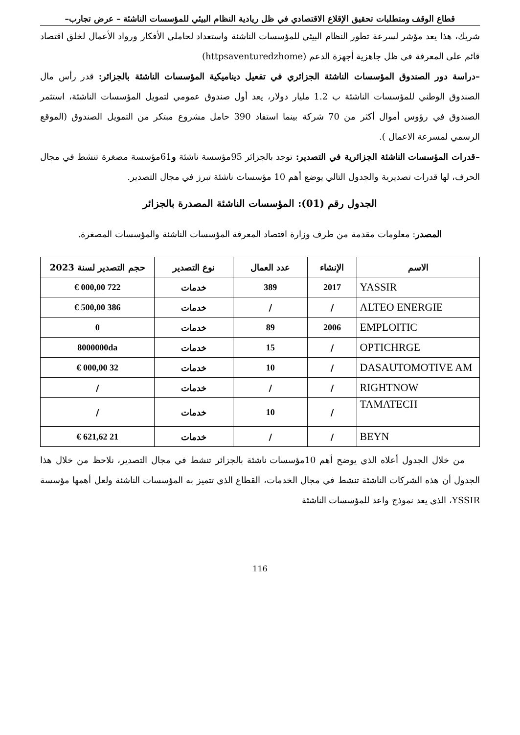قطاع الوقف ومتطلبات تحقيق الإقلاع الاقتصادي في ظل ريادية النظام البيئي للمؤسسات الناشئة – عرض تجارب–
شريك، هذا يعد مؤشر لسرعة تطور النظام البيئي للمؤسسات الناشئة واستعداد لحاملي الأفكار ورواد الأعمال لخلق اقتصاد قائم على المعرفة في ظل جاهزية أجهزة الدعم (httpsaventuredzhome)
–دراسة دور الصندوق المؤسسات الناشئة الجزائري في تفعيل ديناميكية المؤسسات الناشئة بالجزائر: قدر رأس مال الصندوق الوطني للمؤسسات الناشئة ب 1.2 مليار دولار، يعد أول صندوق عمومي لتمويل المؤسسات الناشئة، استثمر الصندوق في رؤوس أموال أكثر من 70 شركة بينما استفاد 390 حامل مشروع مبتكر من التمويل الصندوق (الموقع الرسمي لمسرعة الاعمال ).
–قدرات المؤسسات الناشئة الجزائرية في التصدير: توجد بالجزائر 95مؤسسة ناشئة و61مؤسسة مصغرة تنشط في مجال الحرف، لها قدرات تصديرية والجدول التالي يوضع أهم 10 مؤسسات ناشئة تبرز في مجال التصدير.
الجدول رقم (01): المؤسسات الناشئة المصدرة بالجزائر
المصدر: معلومات مقدمة من طرف وزارة اقتصاد المعرفة المؤسسات الناشئة والمؤسسات المصغرة.
| الاسم | الإنشاء | عدد العمال | نوع التصدير | حجم التصدير لسنة 2023 |
| --- | --- | --- | --- | --- |
| YASSIR | 2017 | 389 | خدمات | 722 000,00 € |
| ALTEO ENERGIE | / | / | خدمات | 386 500,00 € |
| EMPLOITIC | 2006 | 89 | خدمات | 0 |
| OPTICHRGE | / | 15 | خدمات | 8000000da |
| DASAUTOMOTIVE AM | / | 10 | خدمات | 32 000,00 € |
| RIGHTNOW | / | / | خدمات | / |
| TAMATECH | / | 10 | خدمات | / |
| BEYN | / | / | خدمات | 21 621,62 € |
من خلال الجدول أعلاه الذي يوضح أهم 10مؤسسات ناشئة بالجزائر تنشط في مجال التصدير، نلاحظ من خلال هذا الجدول أن هذه الشركات الناشئة تنشط في مجال الخدمات، القطاع الذي تتميز به المؤسسات الناشئة ولعل أهمها مؤسسة YSSIR، الذي يعد نموذج واعد للمؤسسات الناشئة
116